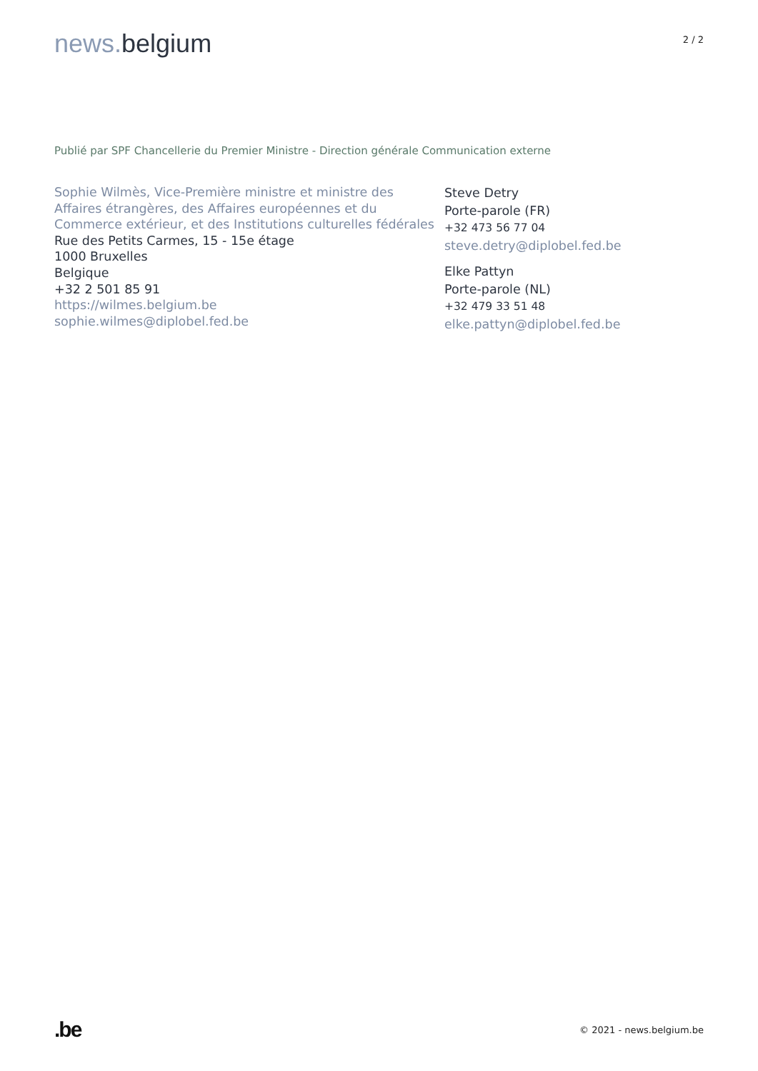news. belgium
2 / 2
Publié par SPF Chancellerie du Premier Ministre - Direction générale Communication externe
Sophie Wilmès, Vice-Première ministre et ministre des Affaires étrangères, des Affaires européennes et du Commerce extérieur, et des Institutions culturelles fédérales
Rue des Petits Carmes, 15 - 15e étage
1000 Bruxelles
Belgique
+32 2 501 85 91
https://wilmes.belgium.be
sophie.wilmes@diplobel.fed.be
Steve Detry
Porte-parole (FR)
+32 473 56 77 04
steve.detry@diplobel.fed.be
Elke Pattyn
Porte-parole (NL)
+32 479 33 51 48
elke.pattyn@diplobel.fed.be
.be
© 2021 - news.belgium.be